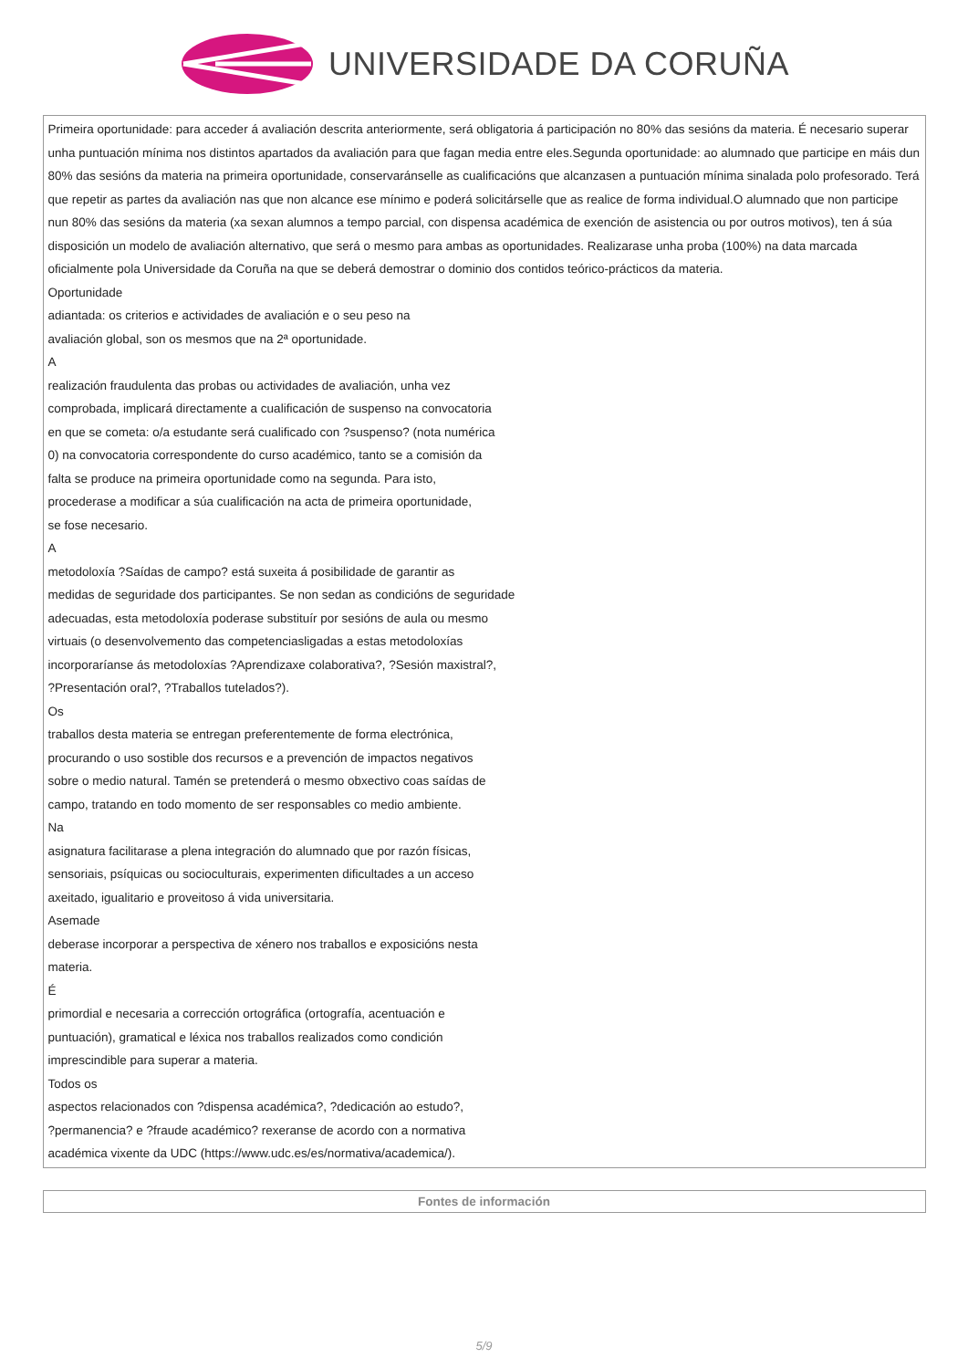UNIVERSIDADE DA CORUÑA
| Primeira oportunidade: para acceder á avaliación descrita anteriormente, será obligatoria á participación no 80% das sesións da materia. É necesario superar unha puntuación mínima nos distintos apartados da avaliación para que fagan media entre eles.Segunda oportunidade: ao alumnado que participe en máis dun 80% das sesións da materia na primeira oportunidade, conservaránselle as cualificacións que alcanzasen a puntuación mínima sinalada polo profesorado. Terá que repetir as partes da avaliación nas que non alcance ese mínimo e poderá solicitárselle que as realice de forma individual.O alumnado que non participe nun 80% das sesións da materia (xa sexan alumnos a tempo parcial, con dispensa académica de exención de asistencia ou por outros motivos), ten á súa disposición un modelo de avaliación alternativo, que será o mesmo para ambas as oportunidades. Realizarase unha proba (100%) na data marcada oficialmente pola Universidade da Coruña na que se deberá demostrar o dominio dos contidos teórico-prácticos da materia. Oportunidade adiantada: os criterios e actividades de avaliación e o seu peso na avaliación global, son os mesmos que na 2ª oportunidade. A realización fraudulenta das probas ou actividades de avaliación, unha vez comprobada, implicará directamente a cualificación de suspenso na convocatoria en que se cometa: o/a estudante será cualificado con ?suspenso? (nota numérica 0) na convocatoria correspondente do curso académico, tanto se a comisión da falta se produce na primeira oportunidade como na segunda. Para isto, procederase a modificar a súa cualificación na acta de primeira oportunidade, se fose necesario. A metodoloxía ?Saídas de campo? está suxeita á posibilidade de garantir as medidas de seguridade dos participantes. Se non sedan as condicións de seguridade adecuadas, esta metodoloxía poderase substituír por sesións de aula ou mesmo virtuais (o desenvolvemento das competenciasligadas a estas metodoloxías incorporaríanse ás metodoloxías ?Aprendizaxe colaborativa?, ?Sesión maxistral?, ?Presentación oral?, ?Traballos tutelados?). Os traballos desta materia se entregan preferentemente de forma electrónica, procurando o uso sostible dos recursos e a prevención de impactos negativos sobre o medio natural. Tamén se pretenderá o mesmo obxectivo coas saídas de campo, tratando en todo momento de ser responsables co medio ambiente. Na asignatura facilitarase a plena integración do alumnado que por razón físicas, sensoriais, psíquicas ou socioculturais, experimenten dificultades a un acceso axeitado, igualitario e proveitoso á vida universitaria. Asemade deberase incorporar a perspectiva de xénero nos traballos e exposicións nesta materia. É primordial e necesaria a corrección ortográfica (ortografía, acentuación e puntuación), gramatical e léxica nos traballos realizados como condición imprescindible para superar a materia. Todos os aspectos relacionados con ?dispensa académica?, ?dedicación ao estudo?, ?permanencia? e ?fraude académico? rexeranse de acordo con a normativa académica vixente da UDC (https://www.udc.es/es/normativa/academica/). |
| Fontes de información |
| --- |
5/9